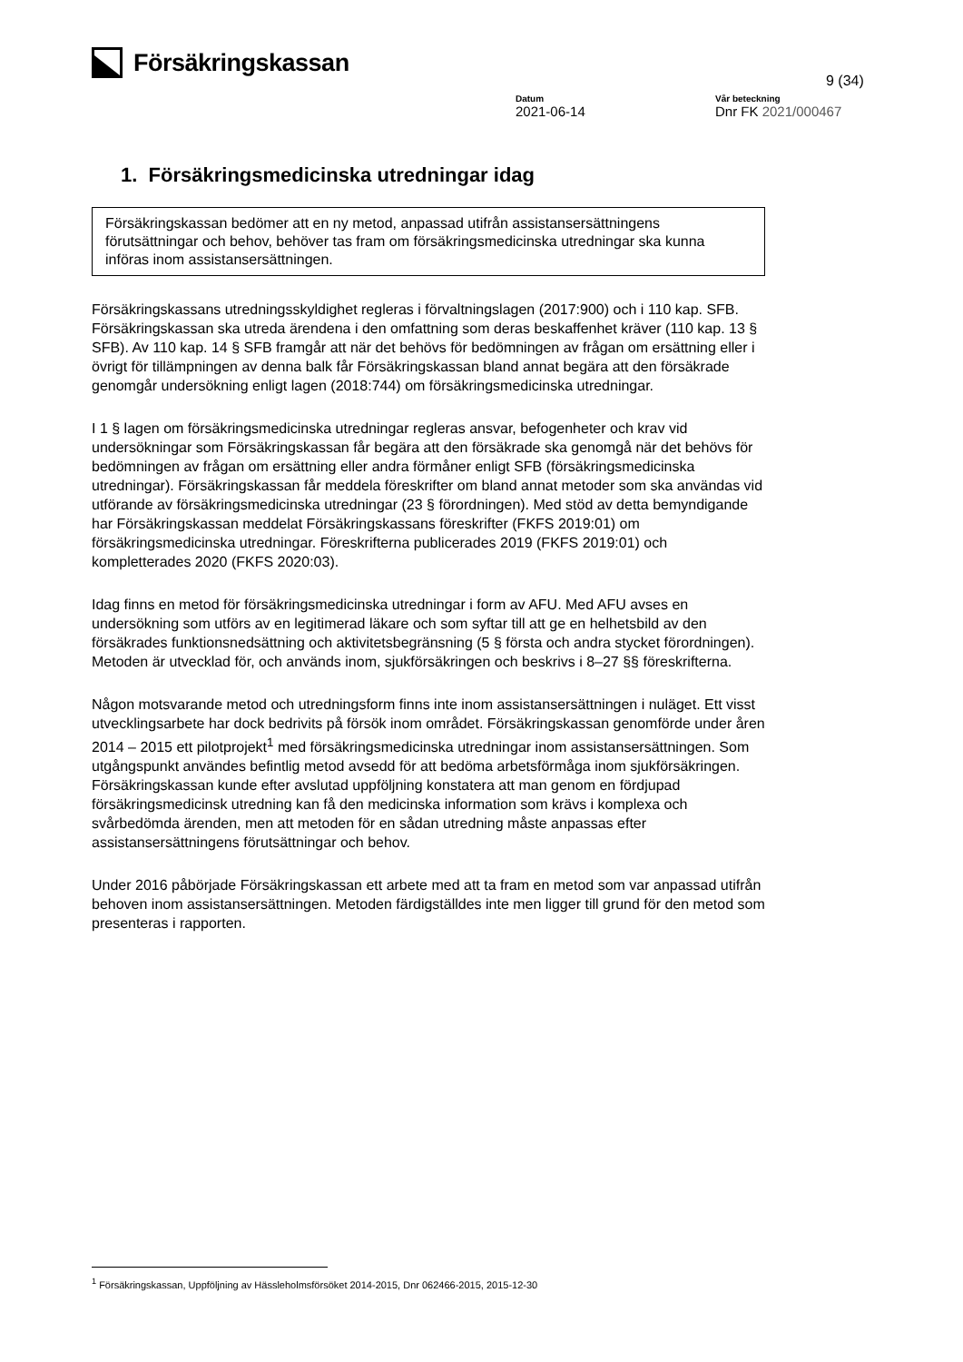Försäkringskassan
9 (34)
Datum
2021-06-14
Vår beteckning
Dnr FK 2021/000467
1. Försäkringsmedicinska utredningar idag
Försäkringskassan bedömer att en ny metod, anpassad utifrån assistansersättningens förutsättningar och behov, behöver tas fram om försäkringsmedicinska utredningar ska kunna införas inom assistansersättningen.
Försäkringskassans utredningsskyldighet regleras i förvaltningslagen (2017:900) och i 110 kap. SFB. Försäkringskassan ska utreda ärendena i den omfattning som deras beskaffenhet kräver (110 kap. 13 § SFB). Av 110 kap. 14 § SFB framgår att när det behövs för bedömningen av frågan om ersättning eller i övrigt för tillämpningen av denna balk får Försäkringskassan bland annat begära att den försäkrade genomgår undersökning enligt lagen (2018:744) om försäkringsmedicinska utredningar.
I 1 § lagen om försäkringsmedicinska utredningar regleras ansvar, befogenheter och krav vid undersökningar som Försäkringskassan får begära att den försäkrade ska genomgå när det behövs för bedömningen av frågan om ersättning eller andra förmåner enligt SFB (försäkringsmedicinska utredningar). Försäkringskassan får meddela föreskrifter om bland annat metoder som ska användas vid utförande av försäkringsmedicinska utredningar (23 § förordningen). Med stöd av detta bemyndigande har Försäkringskassan meddelat Försäkringskassans föreskrifter (FKFS 2019:01) om försäkringsmedicinska utredningar. Föreskrifterna publicerades 2019 (FKFS 2019:01) och kompletterades 2020 (FKFS 2020:03).
Idag finns en metod för försäkringsmedicinska utredningar i form av AFU. Med AFU avses en undersökning som utförs av en legitimerad läkare och som syftar till att ge en helhetsbild av den försäkrades funktionsnedsättning och aktivitetsbegränsning (5 § första och andra stycket förordningen). Metoden är utvecklad för, och används inom, sjukförsäkringen och beskrivs i 8–27 §§ föreskrifterna.
Någon motsvarande metod och utredningsform finns inte inom assistansersättningen i nuläget. Ett visst utvecklingsarbete har dock bedrivits på försök inom området. Försäkringskassan genomförde under åren 2014 – 2015 ett pilotprojekt<sup>1</sup> med försäkringsmedicinska utredningar inom assistansersättningen. Som utgångspunkt användes befintlig metod avsedd för att bedöma arbetsförmåga inom sjukförsäkringen. Försäkringskassan kunde efter avslutad uppföljning konstatera att man genom en fördjupad försäkringsmedicinsk utredning kan få den medicinska information som krävs i komplexa och svårbedömda ärenden, men att metoden för en sådan utredning måste anpassas efter assistansersättningens förutsättningar och behov.
Under 2016 påbörjade Försäkringskassan ett arbete med att ta fram en metod som var anpassad utifrån behoven inom assistansersättningen. Metoden färdigställdes inte men ligger till grund för den metod som presenteras i rapporten.
<sup>1</sup> Försäkringskassan, Uppföljning av Hässleholmsförsöket 2014-2015, Dnr 062466-2015, 2015-12-30